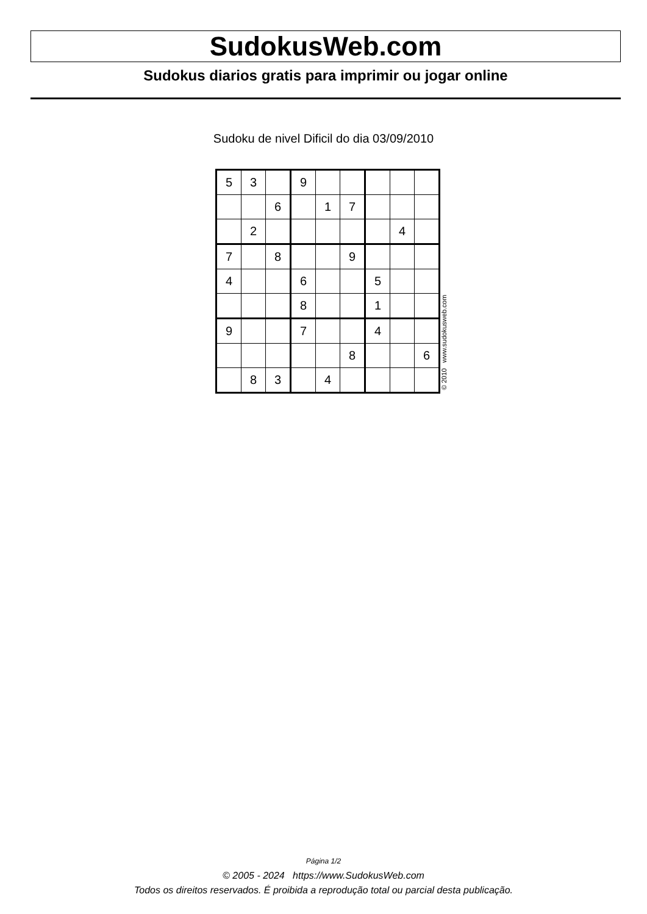SudokusWeb.com
Sudokus diarios gratis para imprimir ou jogar online
Sudoku de nivel Dificil do dia 03/09/2010
| 5 | 3 | | 9 | | | | | |
| | | 6 | | 1 | 7 | | | |
| | 2 | | | | | | 4 | |
| 7 | | 8 | | | 9 | | | |
| 4 | | | 6 | | | 5 | | |
| | | | 8 | | | 1 | | |
| 9 | | | 7 | | | 4 | | |
| | | | | | 8 | | | 6 |
| | 8 | 3 | | 4 | | | | |
© 2010 www.sudokusweb.com
Página 1/2
© 2005 - 2024 https://www.SudokusWeb.com
Todos os direitos reservados. É proibida a reprodução total ou parcial desta publicação.